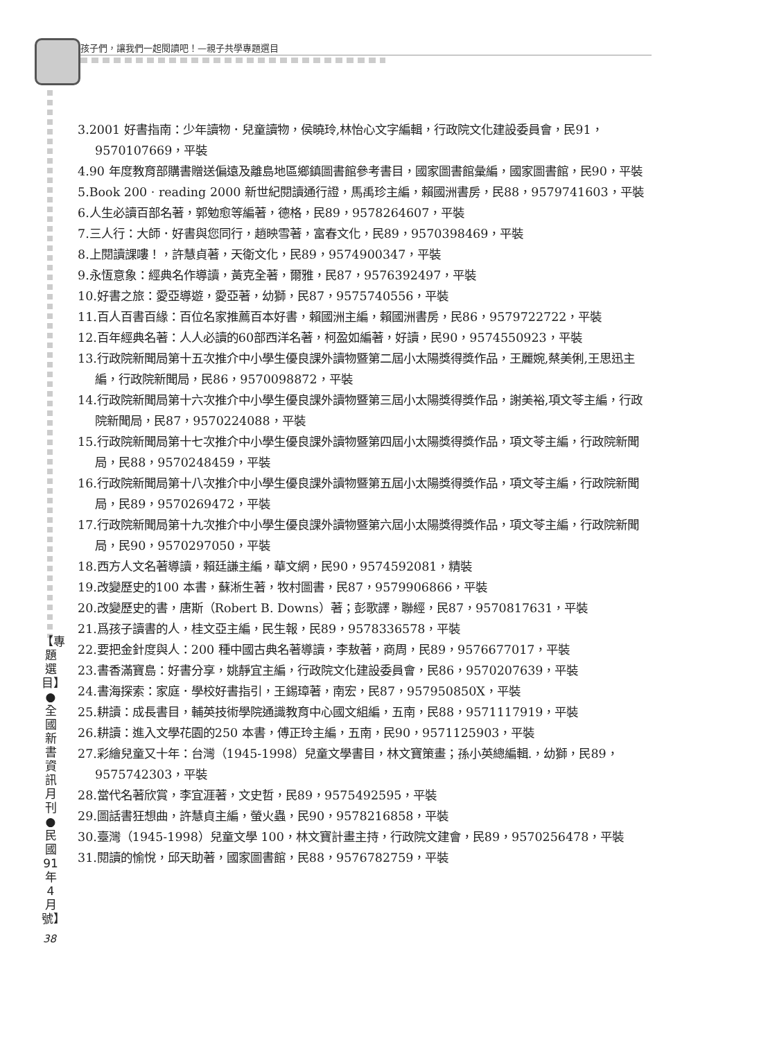孩子們，讓我們一起閱讀吧！—親子共學專題選目
【專題選目】●全國新書資訊月刊●民國91年4月號】
38
3.2001 好書指南：少年讀物．兒童讀物，侯曉玲,林怡心文字編輯，行政院文化建設委員會，民91，9570107669，平裝
4.90 年度教育部購書贈送偏遠及離島地區鄉鎮圖書館參考書目，國家圖書館彙編，國家圖書館，民90，平裝
5.Book 200 · reading 2000 新世紀閱讀通行證，馬禹珍主編，賴國洲書房，民88，9579741603，平裝
6.人生必讀百部名著，郭勉愈等編著，德格，民89，9578264607，平裝
7.三人行：大師．好書與您同行，趙映雪著，富春文化，民89，9570398469，平裝
8.上閱讀課嘍！，許慧貞著，天衛文化，民89，9574900347，平裝
9.永恆意象：經典名作導讀，黃克全著，爾雅，民87，9576392497，平裝
10.好書之旅：愛亞導遊，愛亞著，幼獅，民87，9575740556，平裝
11.百人百書百緣：百位名家推薦百本好書，賴國洲主編，賴國洲書房，民86，9579722722，平裝
12.百年經典名著：人人必讀的60部西洋名著，柯盈如編著，好讀，民90，9574550923，平裝
13.行政院新聞局第十五次推介中小學生優良課外讀物暨第二屆小太陽獎得獎作品，王麗婉,蔡美俐,王思迅主編，行政院新聞局，民86，9570098872，平裝
14.行政院新聞局第十六次推介中小學生優良課外讀物暨第三屆小太陽獎得獎作品，謝美裕,項文苓主編，行政院新聞局，民87，9570224088，平裝
15.行政院新聞局第十七次推介中小學生優良課外讀物暨第四屆小太陽獎得獎作品，項文苓主編，行政院新聞局，民88，9570248459，平裝
16.行政院新聞局第十八次推介中小學生優良課外讀物暨第五屆小太陽獎得獎作品，項文苓主編，行政院新聞局，民89，9570269472，平裝
17.行政院新聞局第十九次推介中小學生優良課外讀物暨第六屆小太陽獎得獎作品，項文苓主編，行政院新聞局，民90，9570297050，平裝
18.西方人文名著導讀，賴廷謙主編，華文網，民90，9574592081，精裝
19.改變歷史的100 本書，蘇淅生著，牧村圖書，民87，9579906866，平裝
20.改變歷史的書，唐斯（Robert B. Downs）著；彭歌譯，聯經，民87，9570817631，平裝
21.爲孩子讀書的人，桂文亞主編，民生報，民89，9578336578，平裝
22.要把金針度與人：200 種中國古典名著導讀，李敖著，商周，民89，9576677017，平裝
23.書香滿寶島：好書分享，姚靜宜主編，行政院文化建設委員會，民86，9570207639，平裝
24.書海探索：家庭．學校好書指引，王錫璋著，南宏，民87，957950850X，平裝
25.耕讀：成長書目，輔英技術學院通識教育中心國文組編，五南，民88，9571117919，平裝
26.耕讀：進入文學花園的250 本書，傅正玲主編，五南，民90，9571125903，平裝
27.彩繪兒童又十年：台灣（1945-1998）兒童文學書目，林文寶策畫；孫小英總編輯.，幼獅，民89，9575742303，平裝
28.當代名著欣賞，李宜涯著，文史哲，民89，9575492595，平裝
29.圖話書狂想曲，許慧貞主編，螢火蟲，民90，9578216858，平裝
30.臺灣（1945-1998）兒童文學 100，林文寶計畫主持，行政院文建會，民89，9570256478，平裝
31.閱讀的愉悅，邱天助著，國家圖書館，民88，9576782759，平裝